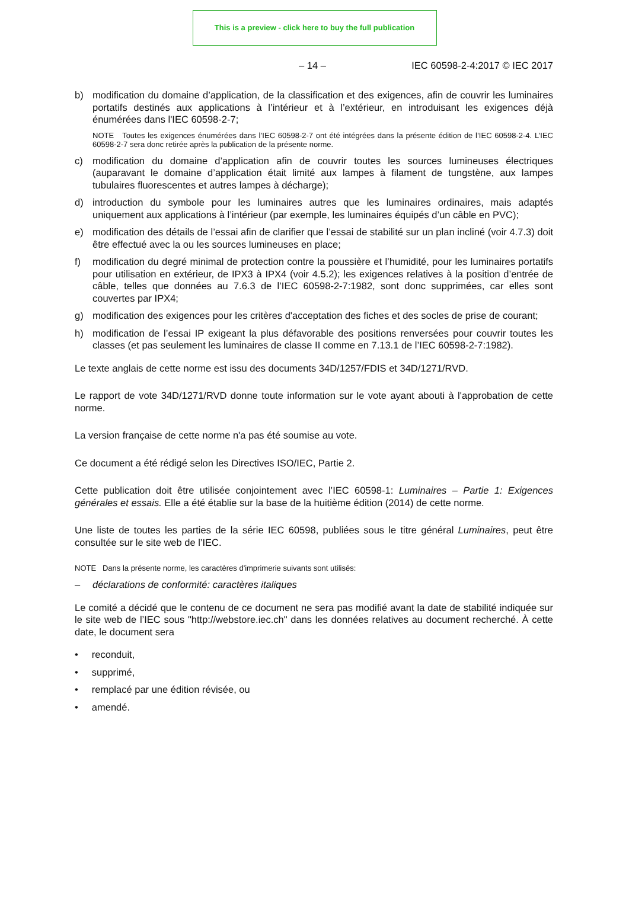This is a preview - click here to buy the full publication
– 14 – IEC 60598-2-4:2017 © IEC 2017
b) modification du domaine d’application, de la classification et des exigences, afin de couvrir les luminaires portatifs destinés aux applications à l’intérieur et à l’extérieur, en introduisant les exigences déjà énumérées dans l'IEC 60598-2-7;
NOTE Toutes les exigences énumérées dans l’IEC 60598-2-7 ont été intégrées dans la présente édition de l’IEC 60598-2-4. L’IEC 60598-2-7 sera donc retirée après la publication de la présente norme.
c) modification du domaine d’application afin de couvrir toutes les sources lumineuses électriques (auparavant le domaine d’application était limité aux lampes à filament de tungstène, aux lampes tubulaires fluorescentes et autres lampes à décharge);
d) introduction du symbole pour les luminaires autres que les luminaires ordinaires, mais adaptés uniquement aux applications à l’intérieur (par exemple, les luminaires équipés d’un câble en PVC);
e) modification des détails de l’essai afin de clarifier que l’essai de stabilité sur un plan incliné (voir 4.7.3) doit être effectué avec la ou les sources lumineuses en place;
f) modification du degré minimal de protection contre la poussière et l’humidité, pour les luminaires portatifs pour utilisation en extérieur, de IPX3 à IPX4 (voir 4.5.2); les exigences relatives à la position d’entrée de câble, telles que données au 7.6.3 de l’IEC 60598-2-7:1982, sont donc supprimées, car elles sont couvertes par IPX4;
g) modification des exigences pour les critères d'acceptation des fiches et des socles de prise de courant;
h) modification de l’essai IP exigeant la plus défavorable des positions renversées pour couvrir toutes les classes (et pas seulement les luminaires de classe II comme en 7.13.1 de l’IEC 60598-2-7:1982).
Le texte anglais de cette norme est issu des documents 34D/1257/FDIS et 34D/1271/RVD.
Le rapport de vote 34D/1271/RVD donne toute information sur le vote ayant abouti à l'approbation de cette norme.
La version française de cette norme n'a pas été soumise au vote.
Ce document a été rédigé selon les Directives ISO/IEC, Partie 2.
Cette publication doit être utilisée conjointement avec l’IEC 60598-1: Luminaires – Partie 1: Exigences générales et essais. Elle a été établie sur la base de la huitième édition (2014) de cette norme.
Une liste de toutes les parties de la série IEC 60598, publiées sous le titre général Luminaires, peut être consultée sur le site web de l’IEC.
NOTE Dans la présente norme, les caractères d'imprimerie suivants sont utilisés:
– déclarations de conformité: caractères italiques
Le comité a décidé que le contenu de ce document ne sera pas modifié avant la date de stabilité indiquée sur le site web de l’IEC sous "http://webstore.iec.ch" dans les données relatives au document recherché. À cette date, le document sera
• reconduit,
• supprimé,
• remplacé par une édition révisée, ou
• amendé.